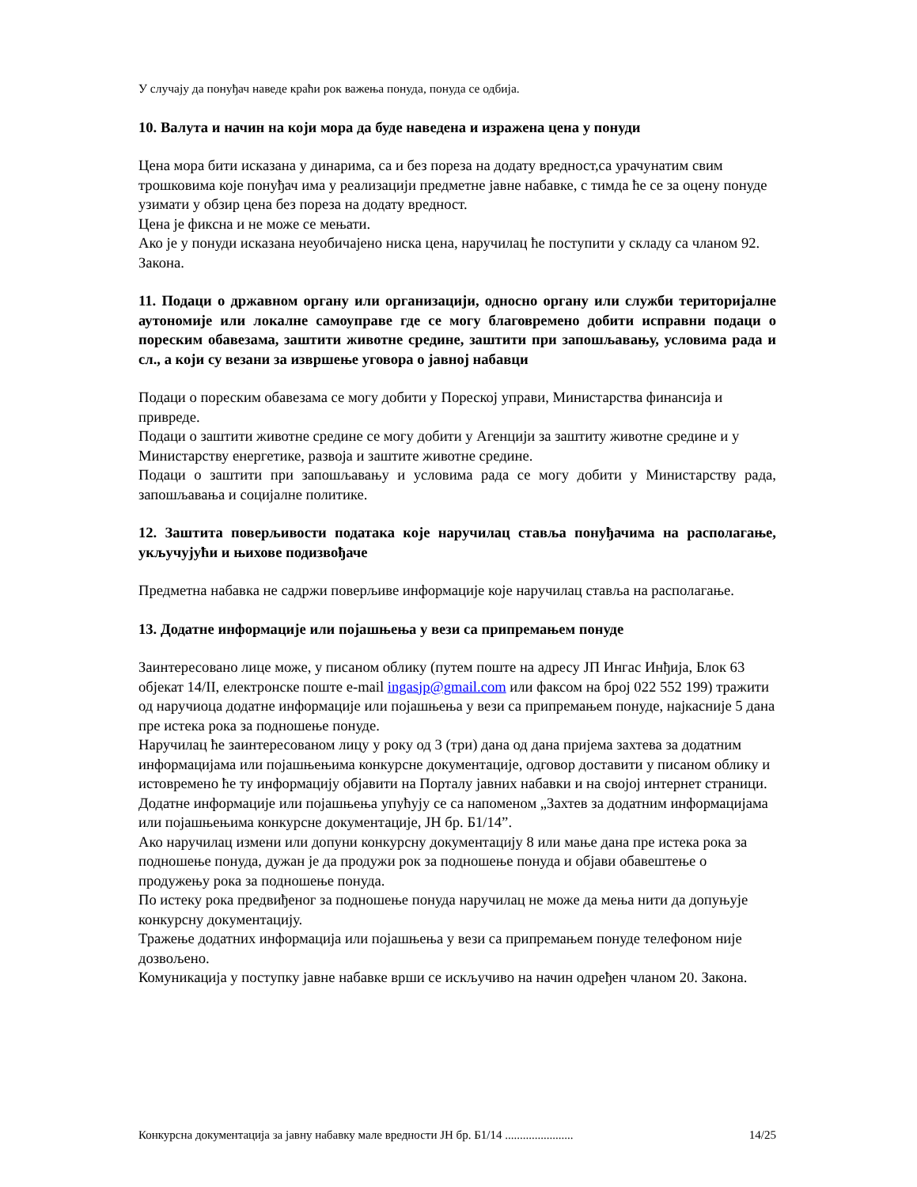У случају да понуђач наведе краћи рок важења понуда, понуда се одбија.
10. Валута и начин на који мора да буде наведена и изражена цена у понуди
Цена мора бити исказана у динарима, са и без пореза на додату вредност,са урачунатим свим трошковима које понуђач има у реализацији предметне јавне набавке, с тимда ће се за оцену понуде узимати у обзир цена без пореза на додату вредност.
Цена је фиксна и не може се мењати.
Ако је у понуди исказана неуобичајено ниска цена, наручилац ће поступити у складу са чланом 92. Закона.
11. Подаци о државном органу или организацији, односно органу или служби територијалне аутономије или локалне самоуправе где се могу благовремено добити исправни подаци о пореским обавезама, заштити животне средине, заштити при запошљавању, условима рада и сл., а који су везани за извршење уговора о јавној набавци
Подаци о пореским обавезама се могу добити у Пореској управи, Министарства финансија и привреде.
Подаци о заштити животне средине се могу добити у Агенцији за заштиту животне средине и у Министарству енергетике, развоја и заштите животне средине.
Подаци о заштити при запошљавању и условима рада се могу добити у Министарству рада, запошљавања и социјалне политике.
12. Заштита поверљивости података које наручилац ставља понуђачима на располагање, укључујући и њихове подизвођаче
Предметна набавка не садржи поверљиве информације које наручилац ставља на располагање.
13. Додатне информације или појашњења у вези са припремањем понуде
Заинтересовано лице може, у писаном облику (путем поште на адресу ЈП Ингас Инђија, Блок 63 објекат 14/II, електронске поште e-mail ingasjp@gmail.com или факсом на број 022 552 199) тражити од наручиоца додатне информације или појашњења у вези са припремањем понуде, најкасније 5 дана пре истека рока за подношење понуде.
Наручилац ће заинтересованом лицу у року од 3 (три) дана од дана пријема захтева за додатним информацијама или појашњењима конкурсне документације, одговор доставити у писаном облику и истовремено ће ту информацију објавити на Порталу јавних набавки и на својој интернет страници.
Додатне информације или појашњења упућују се са напоменом „Захтев за додатним информацијама или појашњењима конкурсне документације, ЈН бр. Б1/14”.
Ако наручилац измени или допуни конкурсну документацију 8 или мање дана пре истека рока за подношење понуда, дужан је да продужи рок за подношење понуда и објави обавештење о продужењу рока за подношење понуда.
По истеку рока предвиђеног за подношење понуда наручилац не може да мења нити да допуњује конкурсну документацију.
Тражење додатних информација или појашњења у вези са припремањем понуде телефоном није дозвољено.
Комуникација у поступку јавне набавке врши се искључиво на начин одређен чланом 20. Закона.
Конкурсна документација за јавну набавку мале вредности ЈН бр. Б1/14 ....................... 14/25